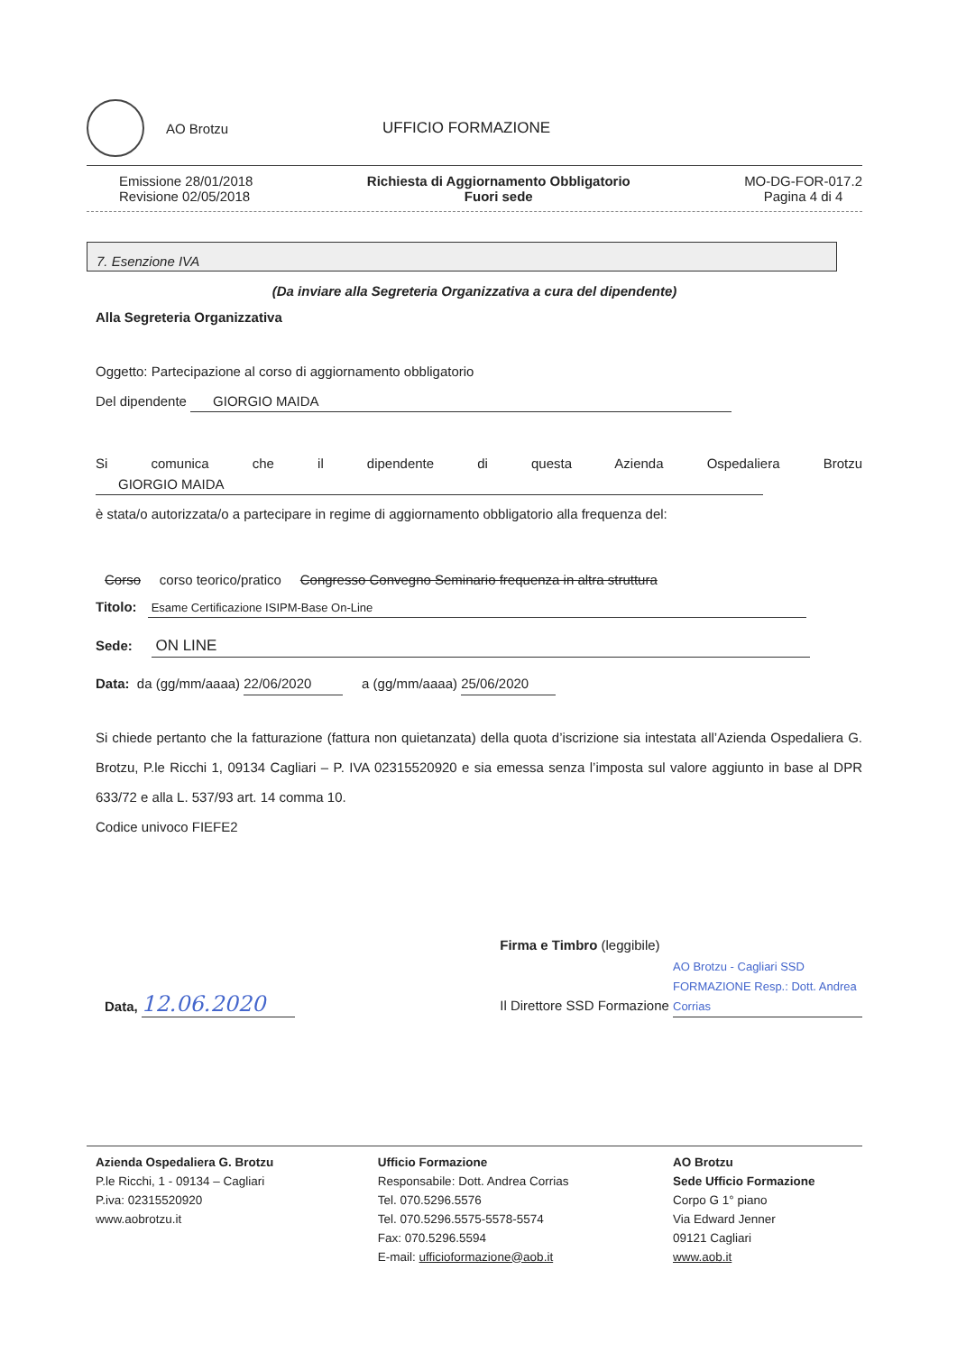AO Brotzu UFFICIO FORMAZIONE
Emissione 28/01/2018
Revisione 02/05/2018
Richiesta di Aggiornamento Obbligatorio
Fuori sede
MO-DG-FOR-017.2
Pagina 4 di 4
7. Esenzione IVA
(Da inviare alla Segreteria Organizzativa a cura del dipendente)
Alla Segreteria Organizzativa
Oggetto: Partecipazione al corso di aggiornamento obbligatorio
Del dipendente GIORGIO MAIDA
Si comunica che il dipendente di questa Azienda Ospedaliera Brotzu
GIORGIO MAIDA
è stata/o autorizzata/o a partecipare in regime di aggiornamento obbligatorio alla frequenza del:
Corso corso teorico/pratico Congresso Convegno Seminario frequenza in altra struttura
Titolo: Esame Certificazione ISIPM-Base On-Line
Sede: ON LINE
Data: da (gg/mm/aaaa) 22/06/2020 a (gg/mm/aaaa) 25/06/2020
Si chiede pertanto che la fatturazione (fattura non quietanzata) della quota d’iscrizione sia intestata all’Azienda Ospedaliera G. Brotzu, P.le Ricchi 1, 09134 Cagliari – P. IVA 02315520920 e sia emessa senza l’imposta sul valore aggiunto in base al DPR 633/72 e alla L. 537/93 art. 14 comma 10.
Codice univoco FIEFE2
Data, 12.06.2020
Firma e Timbro (leggibile)
Il Direttore SSD Formazione AO Brotzu - Cagliari SSD FORMAZIONE Resp.: Dott. Andrea Corrias
Azienda Ospedaliera G. Brotzu
P.le Ricchi, 1 - 09134 – Cagliari
P.iva: 02315520920
www.aobrotzu.it
Ufficio Formazione
Responsabile: Dott. Andrea Corrias
Tel. 070.5296.5576
Tel. 070.5296.5575-5578-5574
Fax: 070.5296.5594
E-mail: ufficioformazione@aob.it
AO Brotzu
Sede Ufficio Formazione
Corpo G 1° piano
Via Edward Jenner
09121 Cagliari
www.aob.it